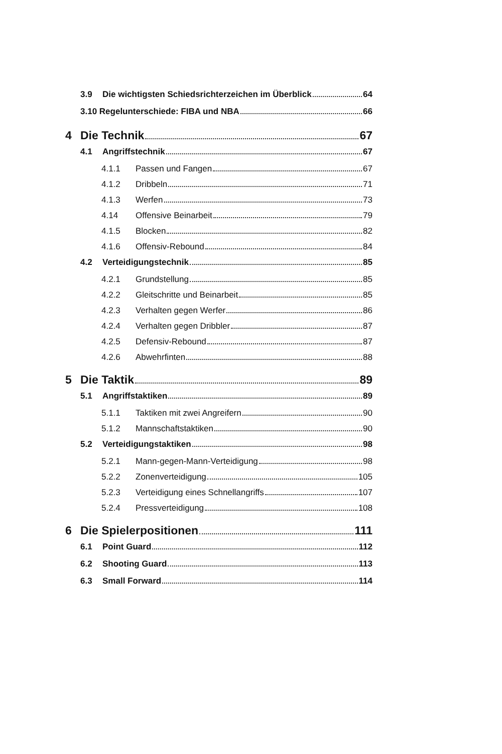3.9 Die wichtigsten Schiedsrichterzeichen im Überblick 64
3.10 Regelunterschiede: FIBA und NBA 66
4 Die Technik 67
4.1 Angriffstechnik 67
4.1.1 Passen und Fangen 67
4.1.2 Dribbeln 71
4.1.3 Werfen 73
4.14 Offensive Beinarbeit 79
4.1.5 Blocken 82
4.1.6 Offensiv-Rebound 84
4.2 Verteidigungstechnik 85
4.2.1 Grundstellung 85
4.2.2 Gleitschritte und Beinarbeit 85
4.2.3 Verhalten gegen Werfer 86
4.2.4 Verhalten gegen Dribbler 87
4.2.5 Defensiv-Rebound 87
4.2.6 Abwehrfinten 88
5 Die Taktik 89
5.1 Angriffstaktiken 89
5.1.1 Taktiken mit zwei Angreifern 90
5.1.2 Mannschaftstaktiken 90
5.2 Verteidigungstaktiken 98
5.2.1 Mann-gegen-Mann-Verteidigung 98
5.2.2 Zonenverteidigung 105
5.2.3 Verteidigung eines Schnellangriffs 107
5.2.4 Pressverteidigung 108
6 Die Spielerpositionen 111
6.1 Point Guard 112
6.2 Shooting Guard 113
6.3 Small Forward 114